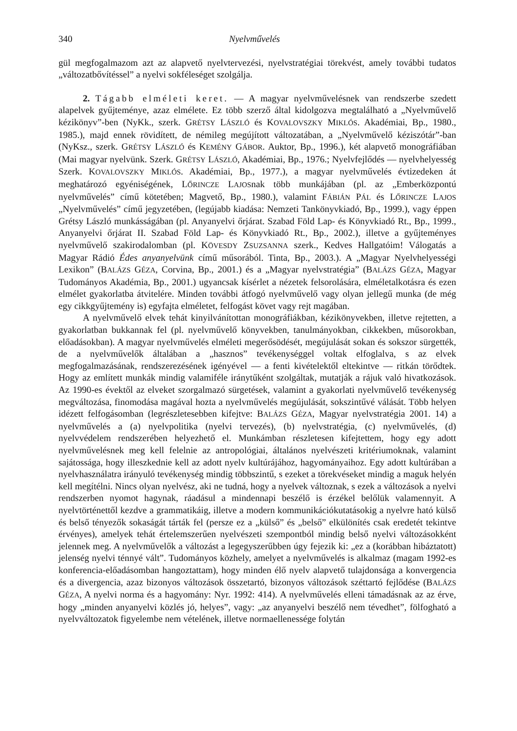340 Nyelvművelés
gül megfogalmazom azt az alapvető nyelvtervezési, nyelvstratégiai törekvést, amely további tudatos „változatbővítéssel” a nyelvi sokféleséget szolgálja.
2. Tágabb elméleti keret. — A magyar nyelvművelésnek van rendszerbe szedett alapelvek gyűjteménye, azaz elmélete. Ez több szerző által kidolgozva megtalálható a „Nyelvművelő kézikönyv”-ben (NyKk., szerk. GRÉTSY LÁSZLÓ és KOVALOVSZKY MIKLÓS. Akadémiai, Bp., 1980., 1985.), majd ennek rövidített, de némileg megújított változatában, a „Nyelvművelő kéziszótár”-ban (NyKsz., szerk. GRÉTSY LÁSZLÓ és KEMÉNY GÁBOR. Auktor, Bp., 1996.), két alapvető monográfiában (Mai magyar nyelvünk. Szerk. GRÉTSY LÁSZLÓ, Akadémiai, Bp., 1976.; Nyelvfejlődés — nyelvhelyesség Szerk. KOVALOVSZKY MIKLÓS. Akadémiai, Bp., 1977.), a magyar nyelvművelés évtizedeken át meghatározó egyéniségének, LŐRINCZE LAJOSnak több munkájában (pl. az „Emberközpontú nyelvművelés” című kötetében; Magvető, Bp., 1980.), valamint FÁBIÁN PÁL és LŐRINCZE LAJOS „Nyelvművelés” című jegyzetében, (legújabb kiadása: Nemzeti Tankönyvkiadó, Bp., 1999.), vagy éppen Grétsy László munkásságában (pl. Anyanyelvi őrjárat. Szabad Föld Lap- és Könyvkiadó Rt., Bp., 1999., Anyanyelvi őrjárat II. Szabad Föld Lap- és Könyvkiadó Rt., Bp., 2002.), illetve a gyűjteményes nyelvművelő szakirodalomban (pl. KÖVESDY ZSUZSANNA szerk., Kedves Hallgatóim! Válogatás a Magyar Rádió Édes anyanyelvünk című műsorából. Tinta, Bp., 2003.). A „Magyar Nyelvhelyességi Lexikon” (BALÁZS GÉZA, Corvina, Bp., 2001.) és a „Magyar nyelvstratégia” (BALÁZS GÉZA, Magyar Tudományos Akadémia, Bp., 2001.) ugyancsak kísérlet a nézetek felsorolására, elméletalkotásra és ezen elmélet gyakorlatba átvitelére. Minden további átfogó nyelvművelő vagy olyan jellegű munka (de még egy cikkgyűjtemény is) egyfajta elméletet, felfogást követ vagy rejt magában.
A nyelvművelő elvek tehát kinyilvánítottan monográfiákban, kézikönyvekben, illetve rejtetten, a gyakorlatban bukkannak fel (pl. nyelvművelő könyvekben, tanulmányokban, cikkekben, műsorokban, előadásokban). A magyar nyelvművelés elméleti megerősödését, megújulását sokan és sokszor sürgették, de a nyelvművelők általában a „hasznos” tevékenységgel voltak elfoglalva, s az elvek megfogalmazásának, rendszerezésének igényével — a fenti kivételektől eltekintve — ritkán törődtek. Hogy az említett munkák mindig valamiféle iránytűként szolgáltak, mutatják a rájuk való hivatkozások. Az 1990-es évektől az elveket szorgalmazó sürgetések, valamint a gyakorlati nyelvművelő tevékenység megváltozása, finomodása magával hozta a nyelvművelés megújulását, sokszintűvé válását. Több helyen idézett felfogásomban (legrészletesebben kifejtve: BALÁZS GÉZA, Magyar nyelvstratégia 2001. 14) a nyelvművelés a (a) nyelvpolitika (nyelvi tervezés), (b) nyelvstratégia, (c) nyelvművelés, (d) nyelvvédelem rendszerében helyezhető el. Munkámban részletesen kifejtettem, hogy egy adott nyelvművelésnek meg kell felelnie az antropológiai, általános nyelvészeti kritériumoknak, valamint sajátossága, hogy illeszkednie kell az adott nyelv kultúrájához, hagyományaihoz. Egy adott kultúrában a nyelvhasználatra irányuló tevékenység mindig többszintű, s ezeket a törekvéseket mindig a maguk helyén kell megítélni. Nincs olyan nyelvész, aki ne tudná, hogy a nyelvek változnak, s ezek a változások a nyelvi rendszerben nyomot hagynak, ráadásul a mindennapi beszélő is érzékel belőlük valamennyit. A nyelvtörténettől kezdve a grammatikáig, illetve a modern kommunikációkutatásokig a nyelvre ható külső és belső tényezők sokaságát tárták fel (persze ez a „külső” és „belső” elkülönítés csak eredetét tekintve érvényes), amelyek tehát értelemszerűen nyelvészeti szempontból mindig belső nyelvi változásokként jelennek meg. A nyelvművelők a változást a legegyszerűbben úgy fejezik ki: „ez a (korábban hibáztatott) jelenség nyelvi ténnyé vált”. Tudományos közhely, amelyet a nyelvművelés is alkalmaz (magam 1992-es konferencia-előadásomban hangoztattam), hogy minden élő nyelv alapvető tulajdonsága a konvergencia és a divergencia, azaz bizonyos változások összetartó, bizonyos változások széttartó fejlődése (BALÁZS GÉZA, A nyelvi norma és a hagyomány: Nyr. 1992: 414). A nyelvművelés elleni támadásnak az az érve, hogy „minden anyanyelvi közlés jó, helyes”, vagy: „az anyanyelvi beszélő nem tévedhet”, fölfogható a nyelvváltozatok figyelembe nem vételének, illetve normaellenessége folytán